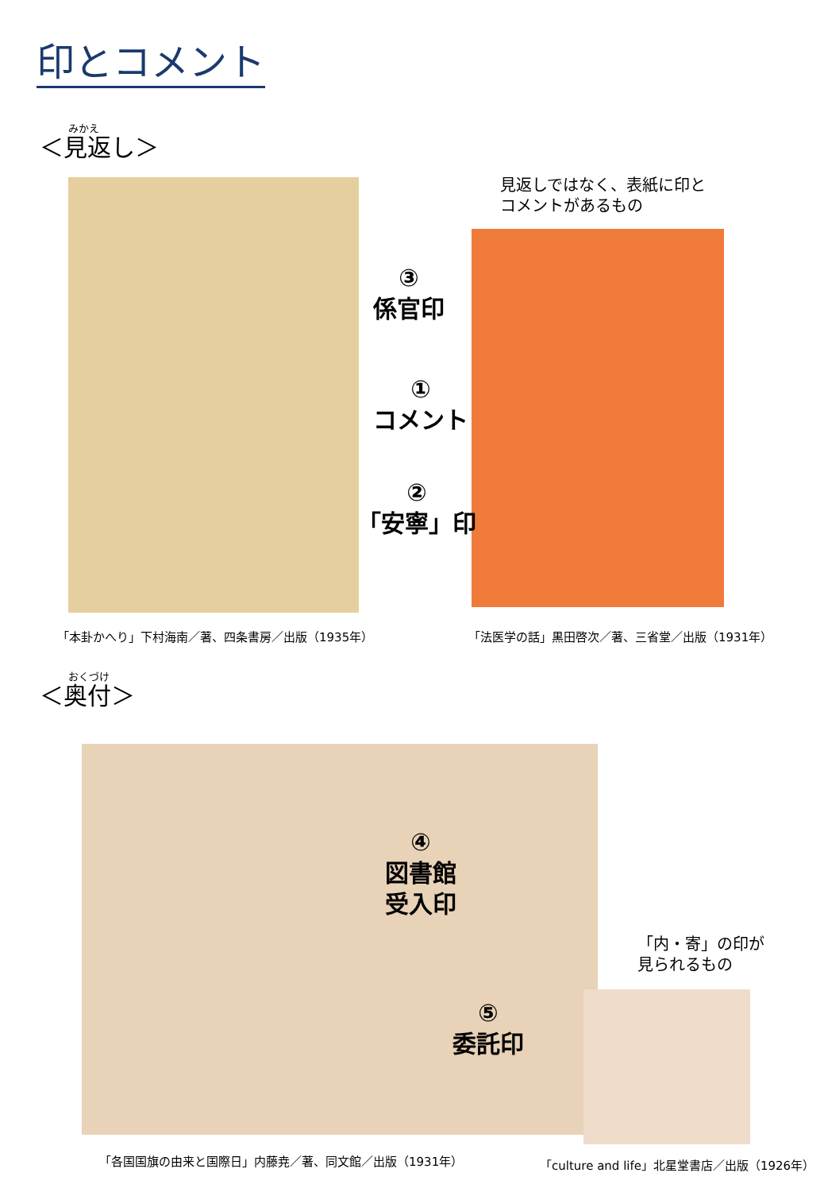印とコメント
みかえ
＜見返し＞
見返しではなく、表紙に印と
コメントがあるもの
③
係官印
①
コメント
②
「安寧」印
「本卦かへり」下村海南／著、四条書房／出版（1935年）
「法医学の話」黒田啓次／著、三省堂／出版（1931年）
おくづけ
＜奥付＞
④
図書館
受入印
「内・寄」の印が
見られるもの
⑤
委託印
「各国国旗の由来と国際日」内藤尭／著、同文館／出版（1931年）
「culture and life」北星堂書店／出版（1926年）